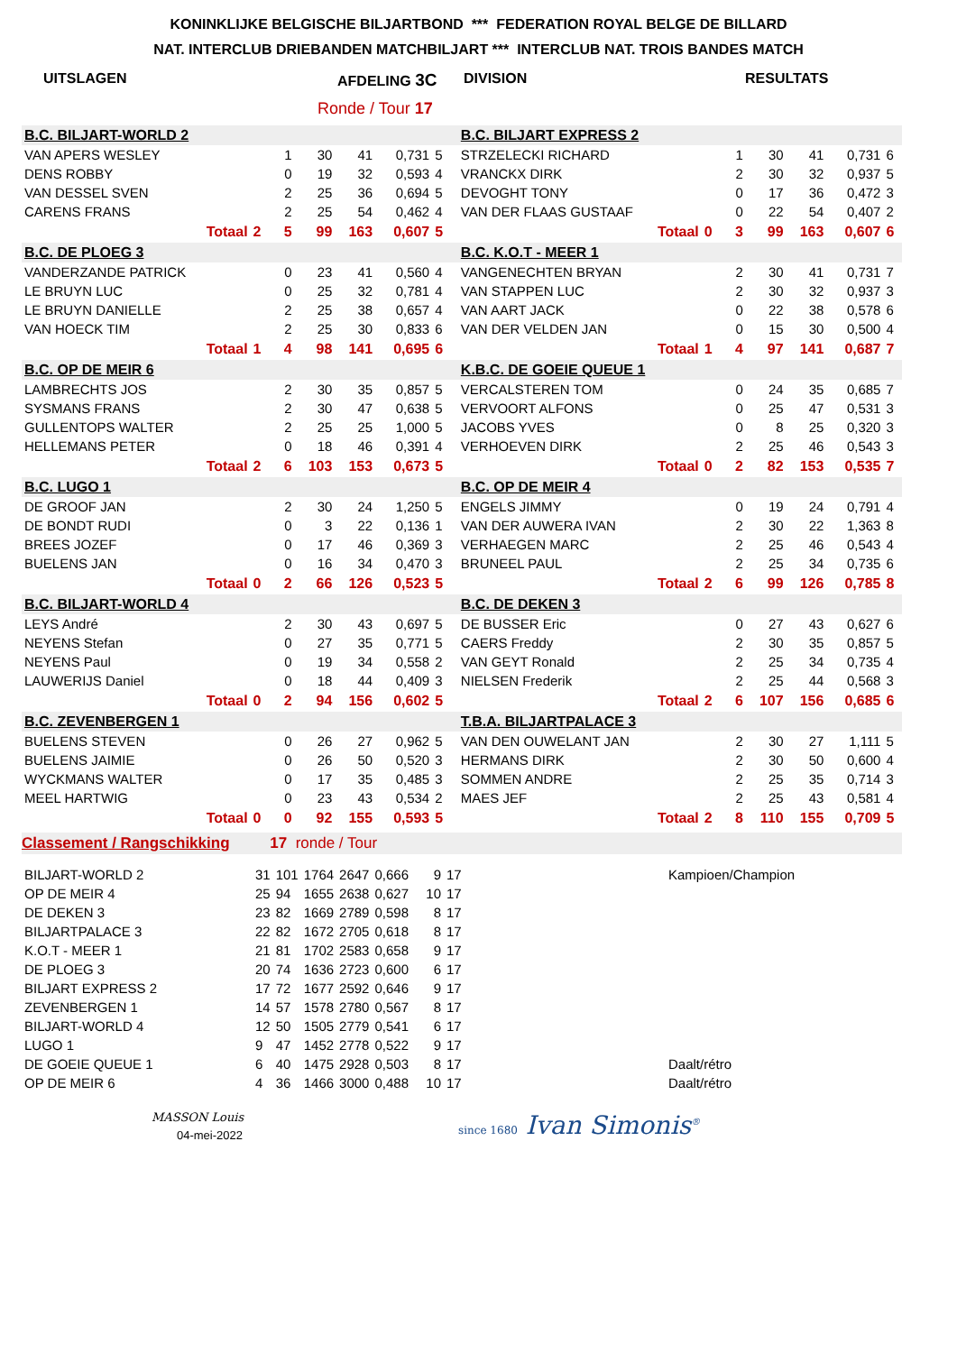KONINKLIJKE BELGISCHE BILJARTBOND *** FEDERATION ROYAL BELGE DE BILLARD
NAT. INTERCLUB DRIEBANDEN MATCHBILJART *** INTERCLUB NAT. TROIS BANDES MATCH
UITSLAGEN AFDELING 3C DIVISION RESULTATS
Ronde / Tour 17
| B.C. BILJART-WORLD 2 | | | | | | | | | B.C. BILJART EXPRESS 2 | | | | | | | |
| VAN APERS WESLEY | | | 1 | 30 | 41 | 0,731 | 5 | | STRZELECKI RICHARD | | | 1 | 30 | 41 | 0,731 | 6 |
| DENS ROBBY | | | 0 | 19 | 32 | 0,593 | 4 | | VRANCKX DIRK | | | 2 | 30 | 32 | 0,937 | 5 |
| VAN DESSEL SVEN | | | 2 | 25 | 36 | 0,694 | 5 | | DEVOGHT TONY | | | 0 | 17 | 36 | 0,472 | 3 |
| CARENS FRANS | | | 2 | 25 | 54 | 0,462 | 4 | | VAN DER FLAAS GUSTAAF | | | 0 | 22 | 54 | 0,407 | 2 |
| Totaal | 2 | | 5 | 99 | 163 | 0,607 | 5 | | Totaal | 0 | | 3 | 99 | 163 | 0,607 | 6 |
| B.C. DE PLOEG 3 | | | | | | | | | B.C. K.O.T - MEER 1 | | | | | | | |
| VANDERZANDE PATRICK | | | 0 | 23 | 41 | 0,560 | 4 | | VANGENECHTEN BRYAN | | | 2 | 30 | 41 | 0,731 | 7 |
| LE BRUYN LUC | | | 0 | 25 | 32 | 0,781 | 4 | | VAN STAPPEN LUC | | | 2 | 30 | 32 | 0,937 | 3 |
| LE BRUYN DANIELLE | | | 2 | 25 | 38 | 0,657 | 4 | | VAN AART JACK | | | 0 | 22 | 38 | 0,578 | 6 |
| VAN HOECK TIM | | | 2 | 25 | 30 | 0,833 | 6 | | VAN DER VELDEN JAN | | | 0 | 15 | 30 | 0,500 | 4 |
| Totaal | 1 | | 4 | 98 | 141 | 0,695 | 6 | | Totaal | 1 | | 4 | 97 | 141 | 0,687 | 7 |
| B.C. OP DE MEIR 6 | | | | | | | | | K.B.C. DE GOEIE QUEUE 1 | | | | | | | |
| LAMBRECHTS JOS | | | 2 | 30 | 35 | 0,857 | 5 | | VERCALSTEREN TOM | | | 0 | 24 | 35 | 0,685 | 7 |
| SYSMANS FRANS | | | 2 | 30 | 47 | 0,638 | 5 | | VERVOORT ALFONS | | | 0 | 25 | 47 | 0,531 | 3 |
| GULLENTOPS WALTER | | | 2 | 25 | 25 | 1,000 | 5 | | JACOBS YVES | | | 0 | 8 | 25 | 0,320 | 3 |
| HELLEMANS PETER | | | 0 | 18 | 46 | 0,391 | 4 | | VERHOEVEN DIRK | | | 2 | 25 | 46 | 0,543 | 3 |
| Totaal | 2 | | 6 | 103 | 153 | 0,673 | 5 | | Totaal | 0 | | 2 | 82 | 153 | 0,535 | 7 |
| B.C. LUGO 1 | | | | | | | | | B.C. OP DE MEIR 4 | | | | | | | |
| DE GROOF JAN | | | 2 | 30 | 24 | 1,250 | 5 | | ENGELS JIMMY | | | 0 | 19 | 24 | 0,791 | 4 |
| DE BONDT RUDI | | | 0 | 3 | 22 | 0,136 | 1 | | VAN DER AUWERA IVAN | | | 2 | 30 | 22 | 1,363 | 8 |
| BREES JOZEF | | | 0 | 17 | 46 | 0,369 | 3 | | VERHAEGEN MARC | | | 2 | 25 | 46 | 0,543 | 4 |
| BUELENS JAN | | | 0 | 16 | 34 | 0,470 | 3 | | BRUNEEL PAUL | | | 2 | 25 | 34 | 0,735 | 6 |
| Totaal | 0 | | 2 | 66 | 126 | 0,523 | 5 | | Totaal | 2 | | 6 | 99 | 126 | 0,785 | 8 |
| B.C. BILJART-WORLD 4 | | | | | | | | | B.C. DE DEKEN 3 | | | | | | | |
| LEYS André | | | 2 | 30 | 43 | 0,697 | 5 | | DE BUSSER Eric | | | 0 | 27 | 43 | 0,627 | 6 |
| NEYENS Stefan | | | 0 | 27 | 35 | 0,771 | 5 | | CAERS Freddy | | | 2 | 30 | 35 | 0,857 | 5 |
| NEYENS Paul | | | 0 | 19 | 34 | 0,558 | 2 | | VAN GEYT Ronald | | | 2 | 25 | 34 | 0,735 | 4 |
| LAUWERIJS Daniel | | | 0 | 18 | 44 | 0,409 | 3 | | NIELSEN Frederik | | | 2 | 25 | 44 | 0,568 | 3 |
| Totaal | 0 | | 2 | 94 | 156 | 0,602 | 5 | | Totaal | 2 | | 6 | 107 | 156 | 0,685 | 6 |
| B.C. ZEVENBERGEN 1 | | | | | | | | | T.B.A. BILJARTPALACE 3 | | | | | | | |
| BUELENS STEVEN | | | 0 | 26 | 27 | 0,962 | 5 | | VAN DEN OUWELANT JAN | | | 2 | 30 | 27 | 1,111 | 5 |
| BUELENS JAIMIE | | | 0 | 26 | 50 | 0,520 | 3 | | HERMANS DIRK | | | 2 | 30 | 50 | 0,600 | 4 |
| WYCKMANS WALTER | | | 0 | 17 | 35 | 0,485 | 3 | | SOMMEN ANDRE | | | 2 | 25 | 35 | 0,714 | 3 |
| MEEL HARTWIG | | | 0 | 23 | 43 | 0,534 | 2 | | MAES JEF | | | 2 | 25 | 43 | 0,581 | 4 |
| Totaal | 0 | | 0 | 92 | 155 | 0,593 | 5 | | Totaal | 2 | | 8 | 110 | 155 | 0,709 | 5 |
Classement / Rangschikking 17 ronde / Tour
| BILJART-WORLD 2 | 31 | 101 | 1764 | 2647 | 0,666 | 9 | 17 | Kampioen/Champion |
| OP DE MEIR 4 | 25 | 94 | 1655 | 2638 | 0,627 | 10 | 17 | |
| DE DEKEN 3 | 23 | 82 | 1669 | 2789 | 0,598 | 8 | 17 | |
| BILJARTPALACE 3 | 22 | 82 | 1672 | 2705 | 0,618 | 8 | 17 | |
| K.O.T - MEER 1 | 21 | 81 | 1702 | 2583 | 0,658 | 9 | 17 | |
| DE PLOEG 3 | 20 | 74 | 1636 | 2723 | 0,600 | 6 | 17 | |
| BILJART EXPRESS 2 | 17 | 72 | 1677 | 2592 | 0,646 | 9 | 17 | |
| ZEVENBERGEN 1 | 14 | 57 | 1578 | 2780 | 0,567 | 8 | 17 | |
| BILJART-WORLD 4 | 12 | 50 | 1505 | 2779 | 0,541 | 6 | 17 | |
| LUGO 1 | 9 | 47 | 1452 | 2778 | 0,522 | 9 | 17 | |
| DE GOEIE QUEUE 1 | 6 | 40 | 1475 | 2928 | 0,503 | 8 | 17 | Daalt/rétro |
| OP DE MEIR 6 | 4 | 36 | 1466 | 3000 | 0,488 | 10 | 17 | Daalt/rétro |
MASSON Louis
04-mei-2022
since 1680 Ivan Simonis<sup>®</sup>